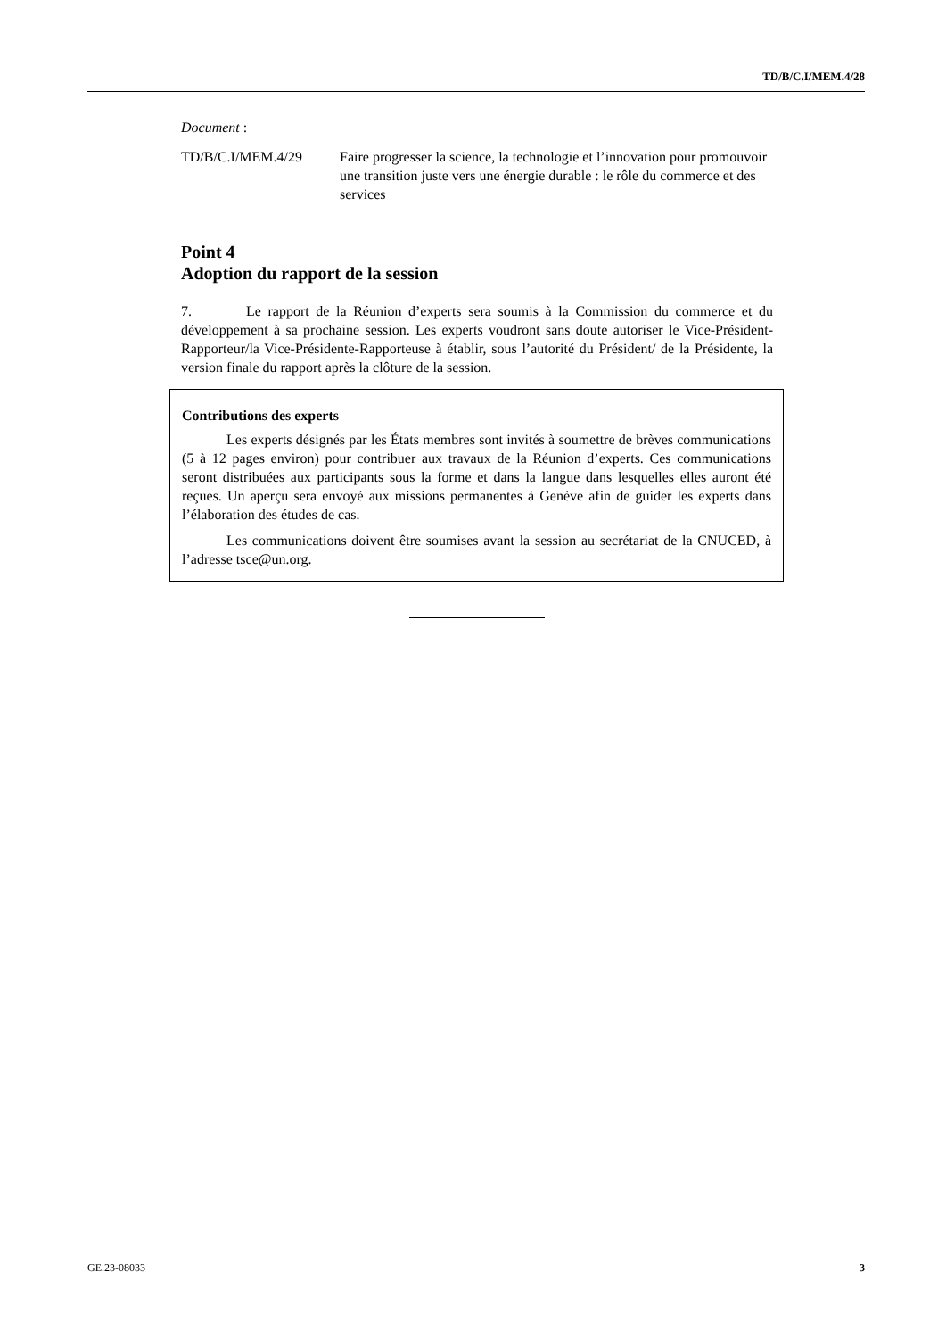TD/B/C.I/MEM.4/28
Document :
TD/B/C.I/MEM.4/29 Faire progresser la science, la technologie et l’innovation pour promouvoir une transition juste vers une énergie durable : le rôle du commerce et des services
Point 4
Adoption du rapport de la session
7. Le rapport de la Réunion d’experts sera soumis à la Commission du commerce et du développement à sa prochaine session. Les experts voudront sans doute autoriser le Vice-Président-Rapporteur/la Vice-Présidente-Rapporteuse à établir, sous l’autorité du Président/ de la Présidente, la version finale du rapport après la clôture de la session.
Contributions des experts
Les experts désignés par les États membres sont invités à soumettre de brèves communications (5 à 12 pages environ) pour contribuer aux travaux de la Réunion d’experts. Ces communications seront distribuées aux participants sous la forme et dans la langue dans lesquelles elles auront été reçues. Un aperçu sera envoyé aux missions permanentes à Genève afin de guider les experts dans l’élaboration des études de cas.
Les communications doivent être soumises avant la session au secrétariat de la CNUCED, à l’adresse tsce@un.org.
GE.23-08033 3